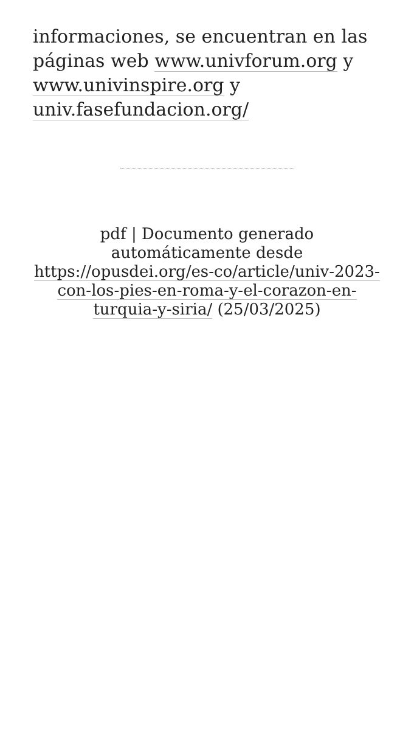informaciones, se encuentran en las páginas web www.univforum.org y www.univinspire.org y univ.fasefundacion.org/
pdf | Documento generado automáticamente desde https://opusdei.org/es-co/article/univ-2023-con-los-pies-en-roma-y-el-corazon-en-turquia-y-siria/ (25/03/2025)